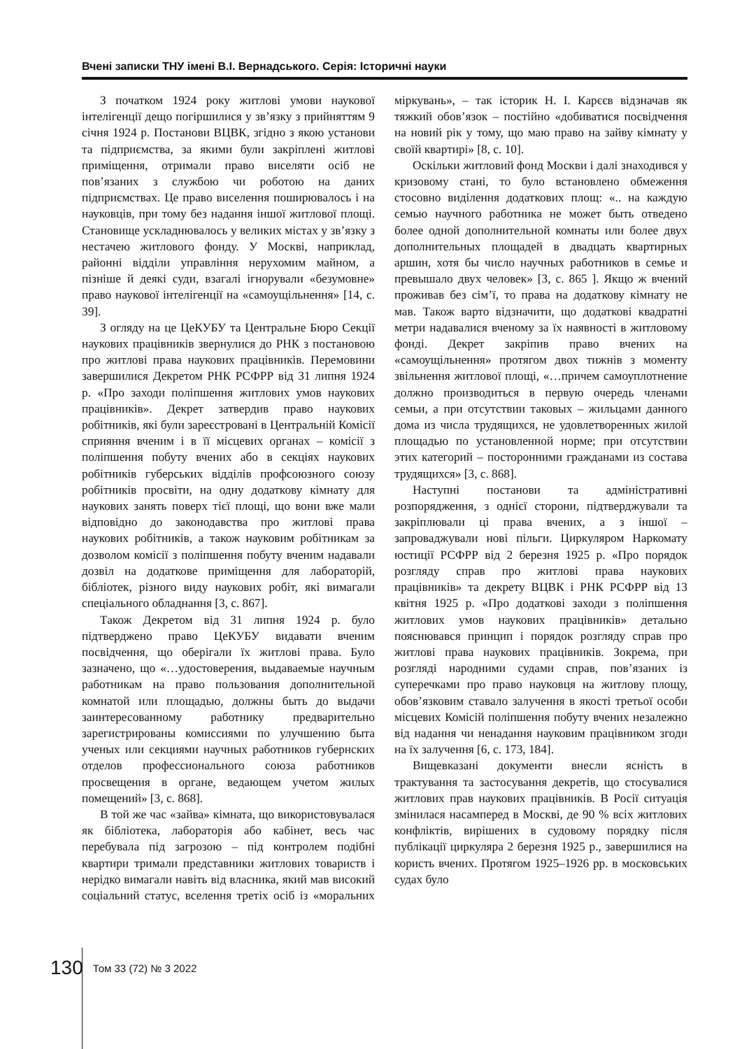Вчені записки ТНУ імені В.І. Вернадського. Серія: Історичні науки
З початком 1924 року житлові умови наукової інтелігенції дещо погіршилися у зв’язку з прийняттям 9 січня 1924 р. Постанови ВЦВК, згідно з якою установи та підприємства, за якими були закріплені житлові приміщення, отримали право виселяти осіб не пов’язаних з службою чи роботою на даних підприємствах. Це право виселення поширювалось і на науковців, при тому без надання іншої житлової площі. Становище ускладнювалось у великих містах у зв’язку з нестачею житлового фонду. У Москві, наприклад, районні відділи управління нерухомим майном, а пізніше й деякі суди, взагалі ігнорували «безумовне» право наукової інтелігенції на «самоущільнення» [14, с. 39].
З огляду на це ЦеКУБУ та Центральне Бюро Секції наукових працівників звернулися до РНК з постановою про житлові права наукових працівників. Перемовини завершилися Декретом РНК РСФРР від 31 липня 1924 р. «Про заходи поліпшення житлових умов наукових працівників». Декрет затвердив право наукових робітників, які були зареєстровані в Центральній Комісії сприяння вченим і в її місцевих органах – комісії з поліпшення побуту вчених або в секціях наукових робітників губерських відділів профсоюзного союзу робітників просвіти, на одну додаткову кімнату для наукових занять поверх тієї площі, що вони вже мали відповідно до законодавства про житлові права наукових робітників, а також науковим робітникам за дозволом комісії з поліпшення побуту вченим надавали дозвіл на додаткове приміщення для лабораторій, бібліотек, різного виду наукових робіт, які вимагали спеціального обладнання [3, с. 867].
Також Декретом від 31 липня 1924 р. було підтверджено право ЦеКУБУ видавати вченим посвідчення, що оберігали їх житлові права. Було зазначено, що «…удостоверения, выдаваемые научным работникам на право пользования дополнительной комнатой или площадью, должны быть до выдачи заинтересованному работнику предварительно зарегистрированы комиссиями по улучшению быта ученых или секциями научных работников губернских отделов профессионального союза работников просвещения в органе, ведающем учетом жилых помещений» [3, с. 868].
В той же час «зайва» кімната, що використовувалася як бібліотека, лабораторія або кабінет, весь час перебувала під загрозою – під контролем подібні квартири тримали представники житлових товариств і нерідко вимагали навіть від власника, який мав високий соціальний статус, вселення третіх осіб із «моральних міркувань», – так історик Н. І. Карєєв відзначав як тяжкий обов’язок – постійно «добиватися посвідчення на новий рік у тому, що маю право на зайву кімнату у своїй квартирі» [8, с. 10].
Оскільки житловий фонд Москви і далі знаходився у кризовому стані, то було встановлено обмеження стосовно виділення додаткових площ: «.. на каждую семью научного работника не может быть отведено более одной дополнительной комнаты или более двух дополнительных площадей в двадцать квартирных аршин, хотя бы число научных работников в семье и превышало двух человек» [3, с. 865 ]. Якщо ж вчений проживав без сім’ї, то права на додаткову кімнату не мав. Також варто відзначити, що додаткові квадратні метри надавалися вченому за їх наявності в житловому фонді. Декрет закріпив право вчених на «самоущільнення» протягом двох тижнів з моменту звільнення житлової площі, «…причем самоуплотнение должно производиться в первую очередь членами семьи, а при отсутствии таковых – жильцами данного дома из числа трудящихся, не удовлетворенных жилой площадью по установленной норме; при отсутствии этих категорий – посторонними гражданами из состава трудящихся» [3, с. 868].
Наступні постанови та адміністративні розпорядження, з однієї сторони, підтверджували та закріплювали ці права вчених, а з іншої – запроваджували нові пільги. Циркуляром Наркомату юстиції РСФРР від 2 березня 1925 р. «Про порядок розгляду справ про житлові права наукових працівників» та декрету ВЦВК і РНК РСФРР від 13 квітня 1925 р. «Про додаткові заходи з поліпшення житлових умов наукових працівників» детально пояснювався принцип і порядок розгляду справ про житлові права наукових працівників. Зокрема, при розгляді народними судами справ, пов’язаних із суперечками про право науковця на житлову площу, обов’язковим ставало залучення в якості третьої особи місцевих Комісій поліпшення побуту вчених незалежно від надання чи ненадання науковим працівником згоди на їх залучення [6, с. 173, 184].
Вищевказані документи внесли ясність в трактування та застосування декретів, що стосувалися житлових прав наукових працівників. В Росії ситуація змінилася насамперед в Москві, де 90 % всіх житлових конфліктів, вирішених в судовому порядку після публікації циркуляра 2 березня 1925 р., завершилися на користь вчених. Протягом 1925–1926 рр. в московських судах було
130 Том 33 (72) № 3 2022